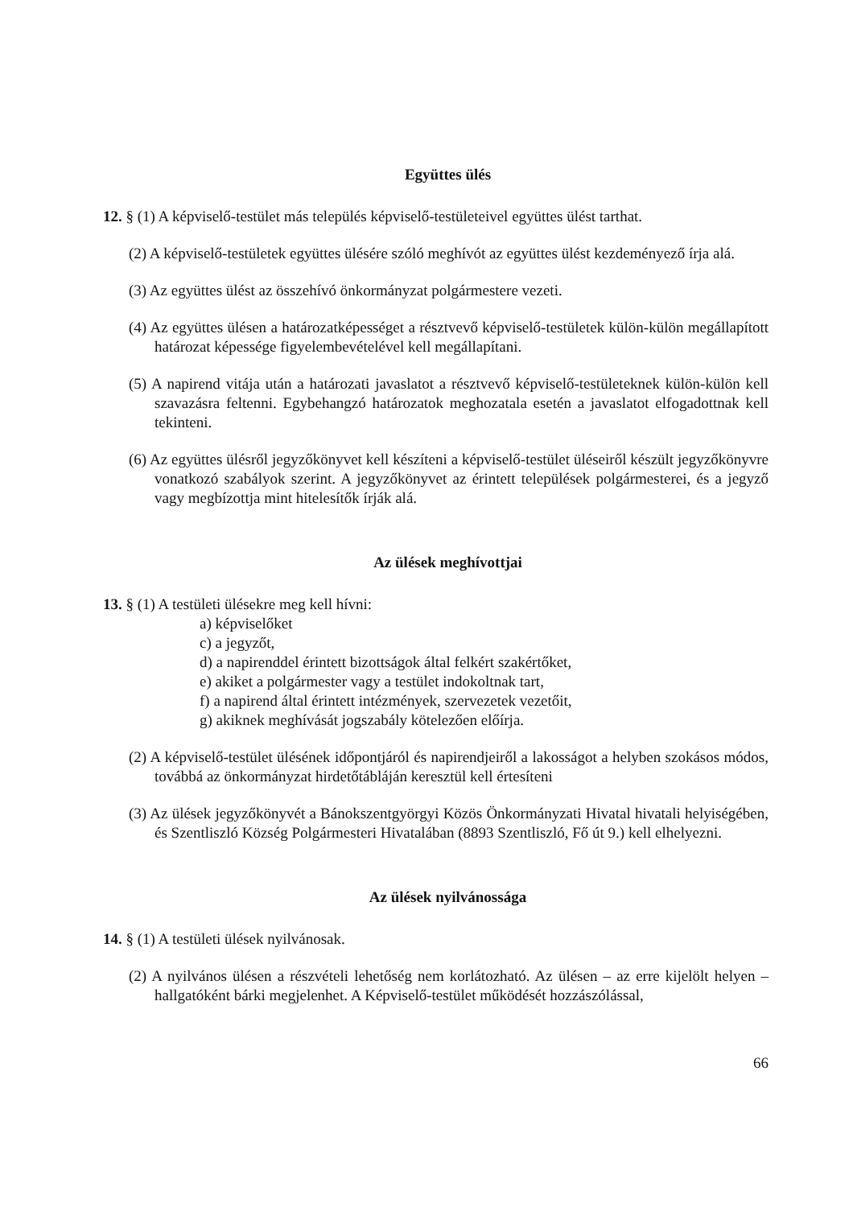Együttes ülés
12. § (1) A képviselő-testület más település képviselő-testületeivel együttes ülést tarthat.
(2) A képviselő-testületek együttes ülésére szóló meghívót az együttes ülést kezdeményező írja alá.
(3) Az együttes ülést az összehívó önkormányzat polgármestere vezeti.
(4) Az együttes ülésen a határozatképességet a résztvevő képviselő-testületek külön-külön megállapított határozat képessége figyelembevételével kell megállapítani.
(5) A napirend vitája után a határozati javaslatot a résztvevő képviselő-testületeknek külön-külön kell szavazásra feltenni. Egybehangzó határozatok meghozatala esetén a javaslatot elfogadottnak kell tekinteni.
(6) Az együttes ülésről jegyzőkönyvet kell készíteni a képviselő-testület üléseiről készült jegyzőkönyvre vonatkozó szabályok szerint. A jegyzőkönyvet az érintett települések polgármesterei, és a jegyző vagy megbízottja mint hitelesítők írják alá.
Az ülések meghívottjai
13. § (1) A testületi ülésekre meg kell hívni:
a) képviselőket
c) a jegyzőt,
d) a napirenddel érintett bizottságok által felkért szakértőket,
e) akiket a polgármester vagy a testület indokoltnak tart,
f) a napirend által érintett intézmények, szervezetek vezetőit,
g) akiknek meghívását jogszabály kötelezően előírja.
(2) A képviselő-testület ülésének időpontjáról és napirendjeiről a lakosságot a helyben szokásos módos, továbbá az önkormányzat hirdetőtábláján keresztül kell értesíteni
(3) Az ülések jegyzőkönyvét a Bánokszentgyörgyi Közös Önkormányzati Hivatal hivatali helyiségében, és Szentliszló Község Polgármesteri Hivatalában (8893 Szentliszló, Fő út 9.) kell elhelyezni.
Az ülések nyilvánossága
14. § (1) A testületi ülések nyilvánosak.
(2) A nyilvános ülésen a részvételi lehetőség nem korlátozható. Az ülésen – az erre kijelölt helyen – hallgatóként bárki megjelenhet. A Képviselő-testület működését hozzászólással,
66